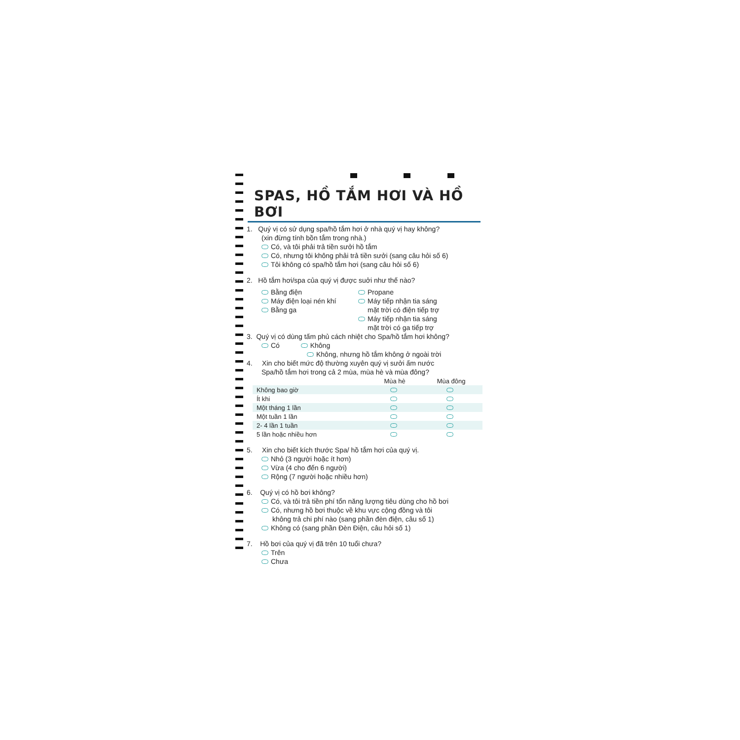SPAS, HỒ TẮM HƠI VÀ HỒ BƠI
1. Quý vị có sử dụng spa/hồ tắm hơi ở nhà quý vị hay không?
(xin đừng tính bồn tắm trong nhà.)
Có, và tôi phải trả tiền sưởi hồ tắm
Có, nhưng tôi không phải trả tiền sưởi (sang câu hỏi số 6)
Tôi không có spa/hồ tắm hơi (sang câu hỏi số 6)
2. Hồ tắm hơi/spa của quý vị được suởi như thế nào?
Bằng điện
Máy điện loại nén khí
Bằng ga
Propane
Máy tiếp nhận tia sáng
mặt trời có điện tiếp trợ
Máy tiếp nhận tia sáng
mặt trời có ga tiếp trợ
3. Quý vị có dùng tấm phủ cách nhiệt cho Spa/hồ tắm hơi không?
Có Không
Không, nhưng hồ tắm không ở ngoài trời
4. Xin cho biết mức độ thường xuyên quý vị sưởi ấm nước
Spa/hồ tắm hơi trong cả 2 mùa, mùa hè và mùa đông?
| | Mùa hè | Mùa đông |
| --- | --- | --- |
| Không bao giờ | | |
| Ít khi | | |
| Một tháng 1 lần | | |
| Một tuần 1 lần | | |
| 2- 4 lần 1 tuần | | |
| 5 lần hoặc nhiều hơn | | |
5. Xin cho biết kích thước Spa/ hồ tắm hơi của quý vị.
Nhỏ (3 người hoặc ít hơn)
Vừa (4 cho đến 6 người)
Rộng (7 người hoặc nhiều hơn)
6. Quý vị có hồ bơi không?
Có, và tôi trả tiền phí tổn năng lượng tiêu dùng cho hồ bơi
Có, nhưng hồ bơi thuộc về khu vực cộng đồng và tôi
không trả chi phí nào (sang phần đèn điện, câu số 1)
Không có (sang phần Đèn Điện, câu hỏi số 1)
7. Hồ bơi của quý vị đã trên 10 tuổi chưa?
Trên
Chưa